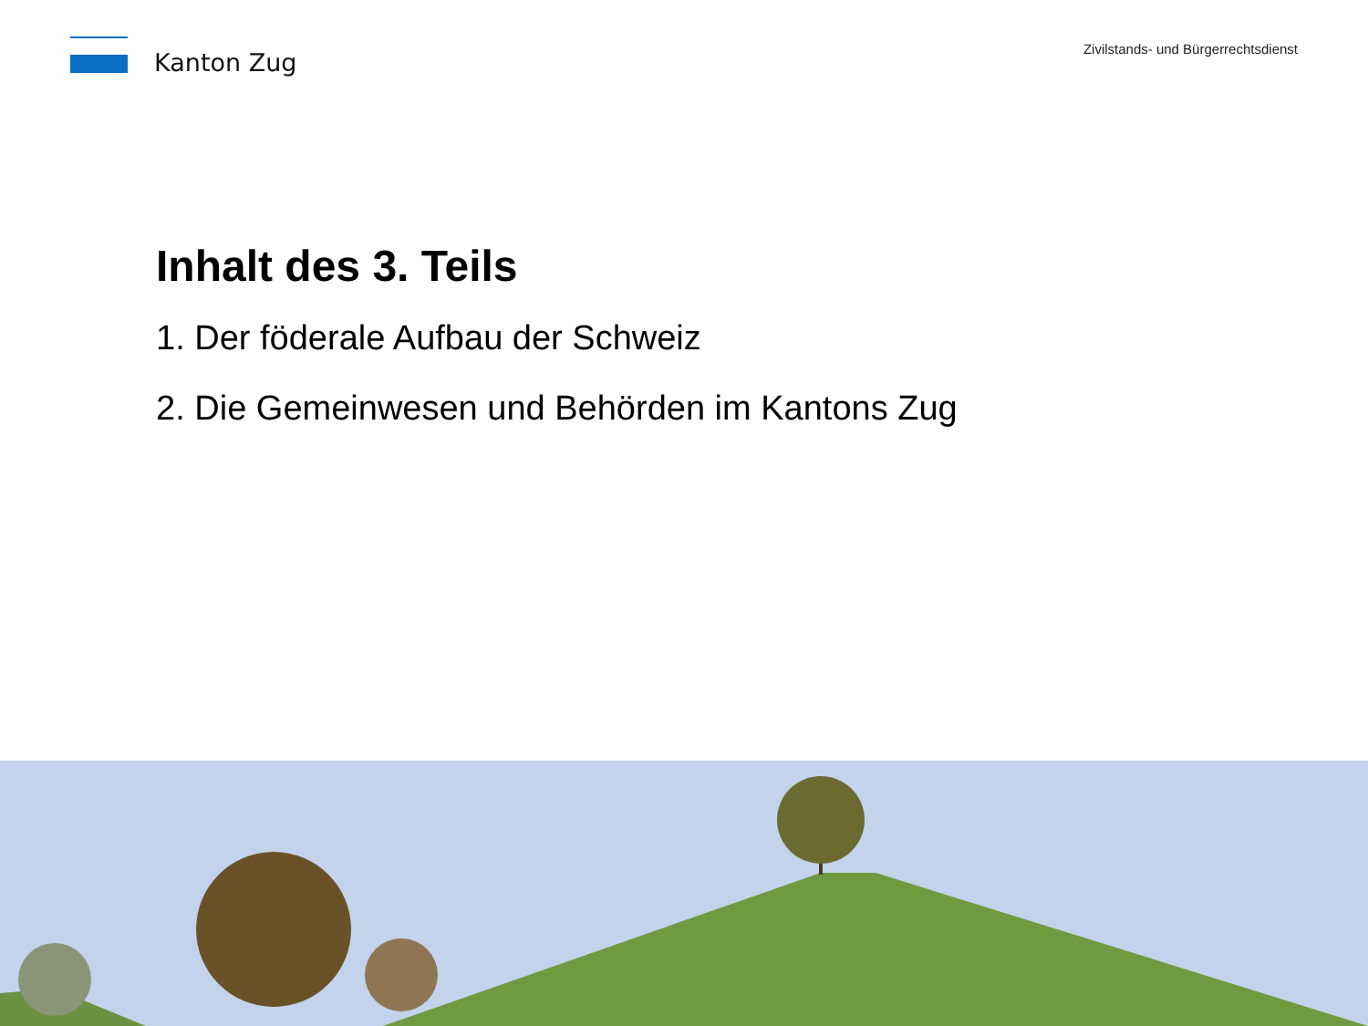Kanton Zug
Zivilstands- und Bürgerrechtsdienst
Inhalt des 3. Teils
1. Der föderale Aufbau der Schweiz
2. Die Gemeinwesen und Behörden im Kantons Zug